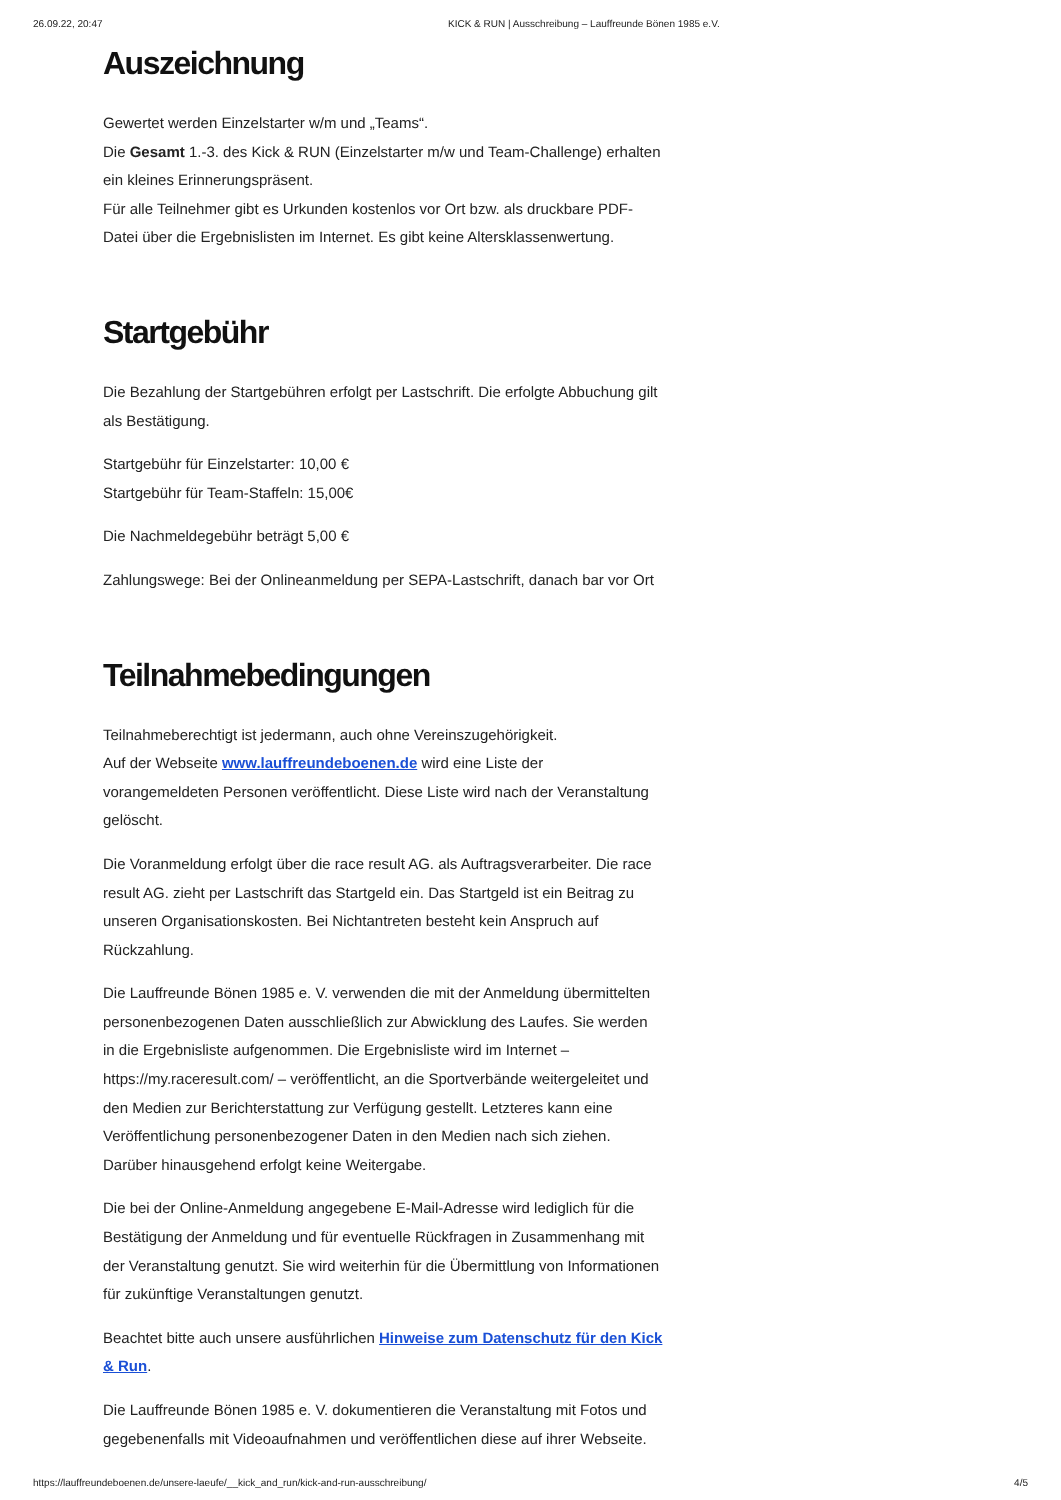26.09.22, 20:47 KICK & RUN | Ausschreibung – Lauffreunde Bönen 1985 e.V.
Auszeichnung
Gewertet werden Einzelstarter w/m und „Teams“.
Die Gesamt 1.-3. des Kick & RUN (Einzelstarter m/w und Team-Challenge) erhalten ein kleines Erinnerungspräsent.
Für alle Teilnehmer gibt es Urkunden kostenlos vor Ort bzw. als druckbare PDF-Datei über die Ergebnislisten im Internet. Es gibt keine Altersklassenwertung.
Startgebühr
Die Bezahlung der Startgebühren erfolgt per Lastschrift. Die erfolgte Abbuchung gilt als Bestätigung.
Startgebühr für Einzelstarter: 10,00 €
Startgebühr für Team-Staffeln: 15,00€
Die Nachmeldegebühr beträgt 5,00 €
Zahlungswege: Bei der Onlineanmeldung per SEPA-Lastschrift, danach bar vor Ort
Teilnahmebedingungen
Teilnahmeberechtigt ist jedermann, auch ohne Vereinszugehörigkeit.
Auf der Webseite www.lauffreundeboenen.de wird eine Liste der vorangemeldeten Personen veröffentlicht. Diese Liste wird nach der Veranstaltung gelöscht.
Die Voranmeldung erfolgt über die race result AG. als Auftragsverarbeiter. Die race result AG. zieht per Lastschrift das Startgeld ein. Das Startgeld ist ein Beitrag zu unseren Organisationskosten. Bei Nichtantreten besteht kein Anspruch auf Rückzahlung.
Die Lauffreunde Bönen 1985 e. V. verwenden die mit der Anmeldung übermittelten personenbezogenen Daten ausschließlich zur Abwicklung des Laufes. Sie werden in die Ergebnisliste aufgenommen. Die Ergebnisliste wird im Internet – https://my.raceresult.com/ – veröffentlicht, an die Sportverbände weitergeleitet und den Medien zur Berichterstattung zur Verfügung gestellt. Letzteres kann eine Veröffentlichung personenbezogener Daten in den Medien nach sich ziehen. Darüber hinausgehend erfolgt keine Weitergabe.
Die bei der Online-Anmeldung angegebene E-Mail-Adresse wird lediglich für die Bestätigung der Anmeldung und für eventuelle Rückfragen in Zusammenhang mit der Veranstaltung genutzt. Sie wird weiterhin für die Übermittlung von Informationen für zukünftige Veranstaltungen genutzt.
Beachtet bitte auch unsere ausführlichen Hinweise zum Datenschutz für den Kick & Run.
Die Lauffreunde Bönen 1985 e. V. dokumentieren die Veranstaltung mit Fotos und gegebenenfalls mit Videoaufnahmen und veröffentlichen diese auf ihrer Webseite.
https://lauffreundeboenen.de/unsere-laeufe/__kick_and_run/kick-and-run-ausschreibung/ 4/5